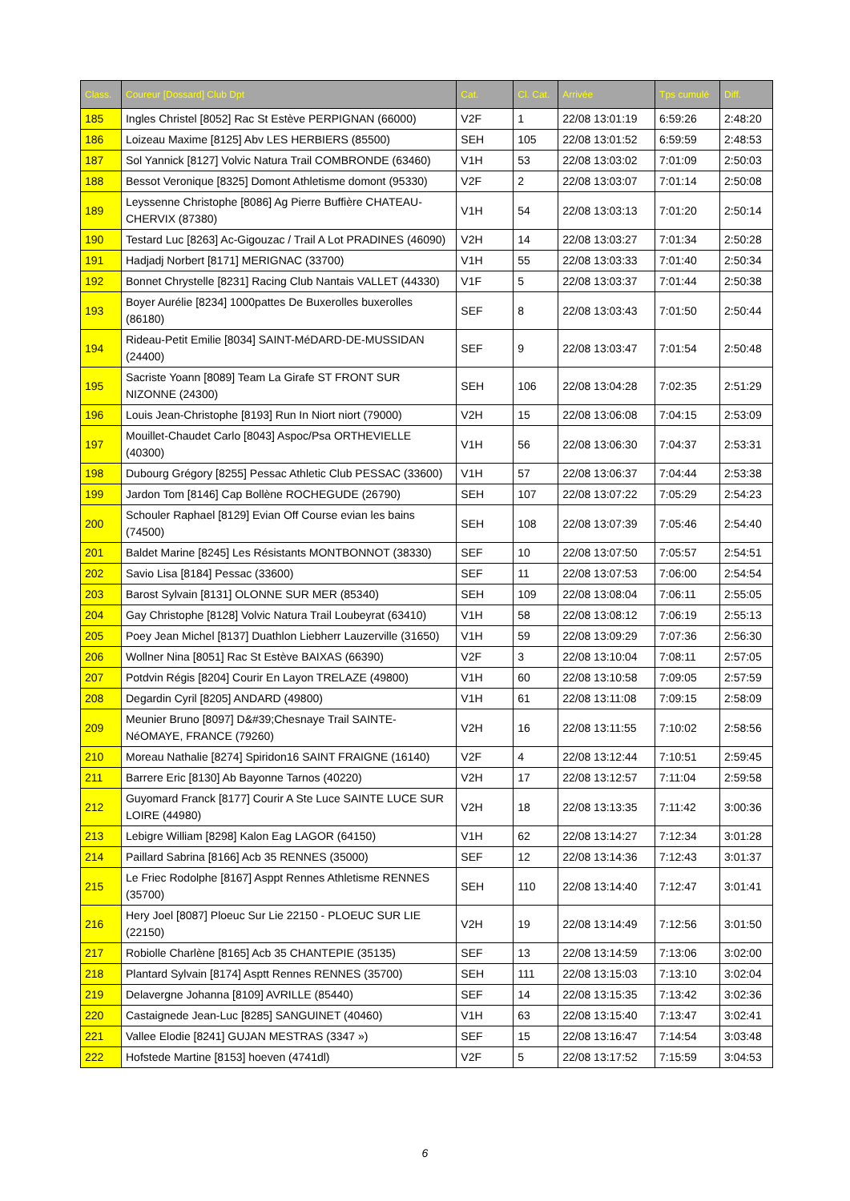| Class. | Coureur [Dossard] Club Dpt | Cat. | Cl. Cat. | Arrivée | Tps cumulé | Diff. |
| --- | --- | --- | --- | --- | --- | --- |
| 185 | Ingles Christel [8052] Rac St Estève PERPIGNAN (66000) | V2F | 1 | 22/08 13:01:19 | 6:59:26 | 2:48:20 |
| 186 | Loizeau Maxime [8125] Abv LES HERBIERS (85500) | SEH | 105 | 22/08 13:01:52 | 6:59:59 | 2:48:53 |
| 187 | Sol Yannick [8127] Volvic Natura Trail COMBRONDE (63460) | V1H | 53 | 22/08 13:03:02 | 7:01:09 | 2:50:03 |
| 188 | Bessot Veronique [8325] Domont Athletisme domont (95330) | V2F | 2 | 22/08 13:03:07 | 7:01:14 | 2:50:08 |
| 189 | Leyssenne Christophe [8086] Ag Pierre Buffière CHATEAU-CHERVIX (87380) | V1H | 54 | 22/08 13:03:13 | 7:01:20 | 2:50:14 |
| 190 | Testard Luc [8263] Ac-Gigouzac / Trail A Lot PRADINES (46090) | V2H | 14 | 22/08 13:03:27 | 7:01:34 | 2:50:28 |
| 191 | Hadjadj Norbert [8171] MERIGNAC (33700) | V1H | 55 | 22/08 13:03:33 | 7:01:40 | 2:50:34 |
| 192 | Bonnet Chrystelle [8231] Racing Club Nantais VALLET (44330) | V1F | 5 | 22/08 13:03:37 | 7:01:44 | 2:50:38 |
| 193 | Boyer Aurélie [8234] 1000pattes De Buxerolles buxerolles (86180) | SEF | 8 | 22/08 13:03:43 | 7:01:50 | 2:50:44 |
| 194 | Rideau-Petit Emilie [8034] SAINT-MéDARD-DE-MUSSIDAN (24400) | SEF | 9 | 22/08 13:03:47 | 7:01:54 | 2:50:48 |
| 195 | Sacriste Yoann [8089] Team La Girafe ST FRONT SUR NIZONNE (24300) | SEH | 106 | 22/08 13:04:28 | 7:02:35 | 2:51:29 |
| 196 | Louis Jean-Christophe [8193] Run In Niort niort (79000) | V2H | 15 | 22/08 13:06:08 | 7:04:15 | 2:53:09 |
| 197 | Mouillet-Chaudet Carlo [8043] Aspoc/Psa ORTHEVIELLE (40300) | V1H | 56 | 22/08 13:06:30 | 7:04:37 | 2:53:31 |
| 198 | Dubourg Grégory [8255] Pessac Athletic Club PESSAC (33600) | V1H | 57 | 22/08 13:06:37 | 7:04:44 | 2:53:38 |
| 199 | Jardon Tom [8146] Cap Bollène ROCHEGUDE (26790) | SEH | 107 | 22/08 13:07:22 | 7:05:29 | 2:54:23 |
| 200 | Schouler Raphael [8129] Evian Off Course evian les bains (74500) | SEH | 108 | 22/08 13:07:39 | 7:05:46 | 2:54:40 |
| 201 | Baldet Marine [8245] Les Résistants MONTBONNOT (38330) | SEF | 10 | 22/08 13:07:50 | 7:05:57 | 2:54:51 |
| 202 | Savio Lisa [8184] Pessac (33600) | SEF | 11 | 22/08 13:07:53 | 7:06:00 | 2:54:54 |
| 203 | Barost Sylvain [8131] OLONNE SUR MER (85340) | SEH | 109 | 22/08 13:08:04 | 7:06:11 | 2:55:05 |
| 204 | Gay Christophe [8128] Volvic Natura Trail Loubeyrat (63410) | V1H | 58 | 22/08 13:08:12 | 7:06:19 | 2:55:13 |
| 205 | Poey Jean Michel [8137] Duathlon Liebherr Lauzerville (31650) | V1H | 59 | 22/08 13:09:29 | 7:07:36 | 2:56:30 |
| 206 | Wollner Nina [8051] Rac St Estève BAIXAS (66390) | V2F | 3 | 22/08 13:10:04 | 7:08:11 | 2:57:05 |
| 207 | Potdvin Régis [8204] Courir En Layon TRELAZE (49800) | V1H | 60 | 22/08 13:10:58 | 7:09:05 | 2:57:59 |
| 208 | Degardin Cyril [8205] ANDARD (49800) | V1H | 61 | 22/08 13:11:08 | 7:09:15 | 2:58:09 |
| 209 | Meunier Bruno [8097] D&#39;Chesnaye Trail SAINTE-NéOMAYE, FRANCE (79260) | V2H | 16 | 22/08 13:11:55 | 7:10:02 | 2:58:56 |
| 210 | Moreau Nathalie [8274] Spiridon16 SAINT FRAIGNE (16140) | V2F | 4 | 22/08 13:12:44 | 7:10:51 | 2:59:45 |
| 211 | Barrere Eric [8130] Ab Bayonne Tarnos (40220) | V2H | 17 | 22/08 13:12:57 | 7:11:04 | 2:59:58 |
| 212 | Guyomard Franck [8177] Courir A Ste Luce SAINTE LUCE SUR LOIRE (44980) | V2H | 18 | 22/08 13:13:35 | 7:11:42 | 3:00:36 |
| 213 | Lebigre William [8298] Kalon Eag LAGOR (64150) | V1H | 62 | 22/08 13:14:27 | 7:12:34 | 3:01:28 |
| 214 | Paillard Sabrina [8166] Acb 35 RENNES (35000) | SEF | 12 | 22/08 13:14:36 | 7:12:43 | 3:01:37 |
| 215 | Le Friec Rodolphe [8167] Asppt Rennes Athletisme RENNES (35700) | SEH | 110 | 22/08 13:14:40 | 7:12:47 | 3:01:41 |
| 216 | Hery Joel [8087] Ploeuc Sur Lie 22150 - PLOEUC SUR LIE (22150) | V2H | 19 | 22/08 13:14:49 | 7:12:56 | 3:01:50 |
| 217 | Robiolle Charlène [8165] Acb 35 CHANTEPIE (35135) | SEF | 13 | 22/08 13:14:59 | 7:13:06 | 3:02:00 |
| 218 | Plantard Sylvain [8174] Asptt Rennes RENNES (35700) | SEH | 111 | 22/08 13:15:03 | 7:13:10 | 3:02:04 |
| 219 | Delavergne Johanna [8109] AVRILLE (85440) | SEF | 14 | 22/08 13:15:35 | 7:13:42 | 3:02:36 |
| 220 | Castaignede Jean-Luc [8285] SANGUINET (40460) | V1H | 63 | 22/08 13:15:40 | 7:13:47 | 3:02:41 |
| 221 | Vallee Elodie [8241] GUJAN MESTRAS (3347 ») | SEF | 15 | 22/08 13:16:47 | 7:14:54 | 3:03:48 |
| 222 | Hofstede Martine [8153] hoeven (4741dl) | V2F | 5 | 22/08 13:17:52 | 7:15:59 | 3:04:53 |
6